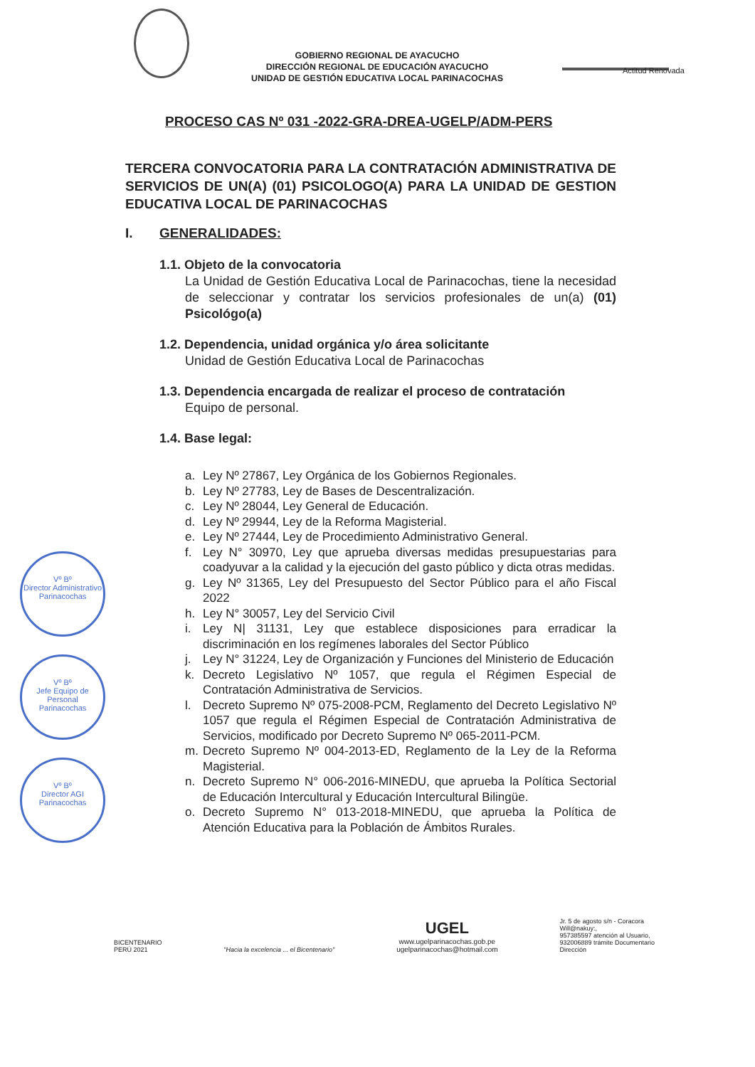GOBIERNO REGIONAL DE AYACUCHO
DIRECCIÓN REGIONAL DE EDUCACIÓN AYACUCHO
UNIDAD DE GESTIÓN EDUCATIVA LOCAL PARINACOCHAS
Actitud Renovada
PROCESO CAS Nº 031 -2022-GRA-DREA-UGELP/ADM-PERS
TERCERA CONVOCATORIA PARA LA CONTRATACIÓN ADMINISTRATIVA DE SERVICIOS DE UN(A) (01) PSICOLOGO(A) PARA LA UNIDAD DE GESTION EDUCATIVA LOCAL DE PARINACOCHAS
I. GENERALIDADES:
1.1. Objeto de la convocatoria
La Unidad de Gestión Educativa Local de Parinacochas, tiene la necesidad de seleccionar y contratar los servicios profesionales de un(a) (01) Psicológo(a)
1.2. Dependencia, unidad orgánica y/o área solicitante
Unidad de Gestión Educativa Local de Parinacochas
1.3. Dependencia encargada de realizar el proceso de contratación
Equipo de personal.
1.4. Base legal:
a. Ley Nº 27867, Ley Orgánica de los Gobiernos Regionales.
b. Ley Nº 27783, Ley de Bases de Descentralización.
c. Ley Nº 28044, Ley General de Educación.
d. Ley Nº 29944, Ley de la Reforma Magisterial.
e. Ley Nº 27444, Ley de Procedimiento Administrativo General.
f. Ley N° 30970, Ley que aprueba diversas medidas presupuestarias para coadyuvar a la calidad y la ejecución del gasto público y dicta otras medidas.
g. Ley Nº 31365, Ley del Presupuesto del Sector Público para el año Fiscal 2022
h. Ley N° 30057, Ley del Servicio Civil
i. Ley N| 31131, Ley que establece disposiciones para erradicar la discriminación en los regímenes laborales del Sector Público
j. Ley N° 31224, Ley de Organización y Funciones del Ministerio de Educación
k. Decreto Legislativo Nº 1057, que regula el Régimen Especial de Contratación Administrativa de Servicios.
l. Decreto Supremo Nº 075-2008-PCM, Reglamento del Decreto Legislativo Nº 1057 que regula el Régimen Especial de Contratación Administrativa de Servicios, modificado por Decreto Supremo Nº 065-2011-PCM.
m. Decreto Supremo Nº 004-2013-ED, Reglamento de la Ley de la Reforma Magisterial.
n. Decreto Supremo N° 006-2016-MINEDU, que aprueba la Política Sectorial de Educación Intercultural y Educación Intercultural Bilingüe.
o. Decreto Supremo N° 013-2018-MINEDU, que aprueba la Política de Atención Educativa para la Población de Ámbitos Rurales.
Vº Bº
Director Administrativo
Parinacochas
Vº Bº
Jefe Equipo de Personal
Parinacochas
Vº Bº
Director AGI
Parinacochas
BICENTENARIO
PERÚ 2021
"Hacia la excelencia ... el Bicentenario"
UGEL
www.ugelparinacochas.gob.pe
ugelparinacochas@hotmail.com
Jr. 5 de agosto s/n - Coracora
Will@nakuy:,
957385597 atención al Usuario,
932006889 trámite Documentario
Dirección